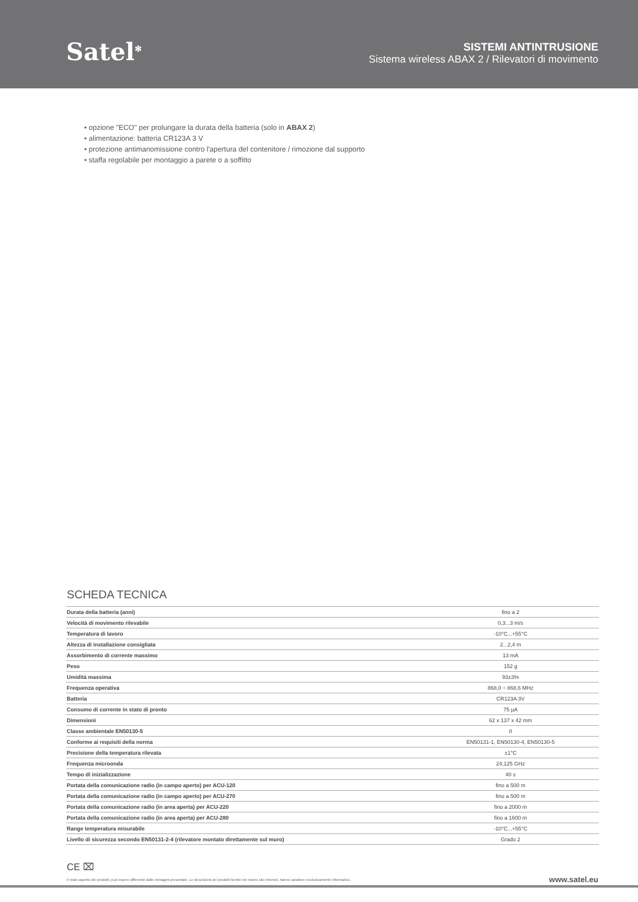Satel<sup>✻</sup>
SISTEMI ANTINTRUSIONE
Sistema wireless ABAX 2 / Rilevatori di movimento
• opzione "ECO" per prolungare la durata della batteria (solo in ABAX 2)
• alimentazione: batteria CR123A 3 V
• protezione antimanomissione contro l'apertura del contenitore / rimozione dal supporto
• staffa regolabile per montaggio a parete o a soffitto
SCHEDA TECNICA
| Durata della batteria (anni) | fino a 2 |
| Velocità di movimento rilevabile | 0,3...3 m/s |
| Temperatura di lavoro | -10°C...+55°C |
| Altezza di installazione consigliata | 2...2,4 m |
| Assorbimento di corrente massimo | 13 mA |
| Peso | 152 g |
| Umidità massima | 93±3% |
| Frequenza operativa | 868,0 ÷ 868,6 MHz |
| Batteria | CR123A 3V |
| Consumo di corrente in stato di pronto | 75 µA |
| Dimensioni | 62 x 137 x 42 mm |
| Classe ambientale EN50130-5 | II |
| Conforme ai requisiti della norma | EN50131-1, EN50130-4, EN50130-5 |
| Precisione della temperatura rilevata | ±1°C |
| Frequenza microonda | 24,125 GHz |
| Tempo di inizializzazione | 40 s |
| Portata della comunicazione radio (in campo aperto) per ACU-120 | fino a 500 m |
| Portata della comunicazione radio (in campo aperto) per ACU-270 | fino a 500 m |
| Portata della comunicazione radio (in area aperta) per ACU-220 | fino a 2000 m |
| Portata della comunicazione radio (in area aperta) per ACU-280 | fino a 1600 m |
| Range temperatura misurabile | -10°C...+55°C |
| Livello di sicurezza secondo EN50131-2-4 (rilevatore montato direttamente sul muro) | Grado 2 |
CE ⌧
Il reale aspetto dei prodotti, può essere differente dalle immagini presentate. Le descrizioni dei prodotti fornite nel nostro sito Internet, hanno carattere esclusivamente informativo.
www.satel.eu